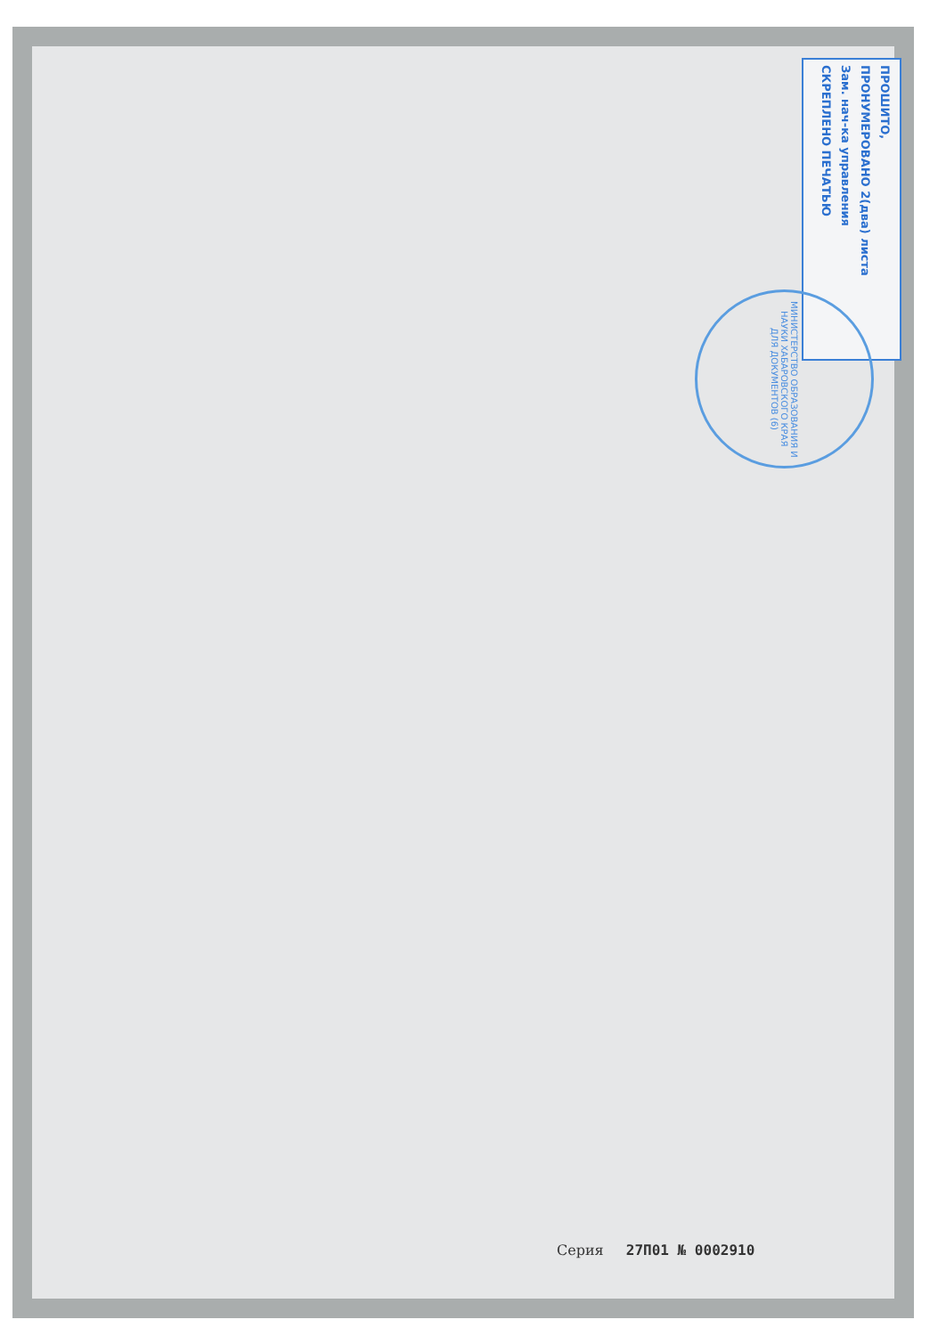ПРОШИТО,
ПРОНУМЕРОВАНО 2(два) листа
Зам. нач-ка управления
СКРЕПЛЕНО ПЕЧАТЬЮ
МИНИСТЕРСТВО ОБРАЗОВАНИЯ И НАУКИ ХАБАРОВСКОГО КРАЯ
ДЛЯ ДОКУМЕНТОВ (6)
Серия 27П01 № 0002910